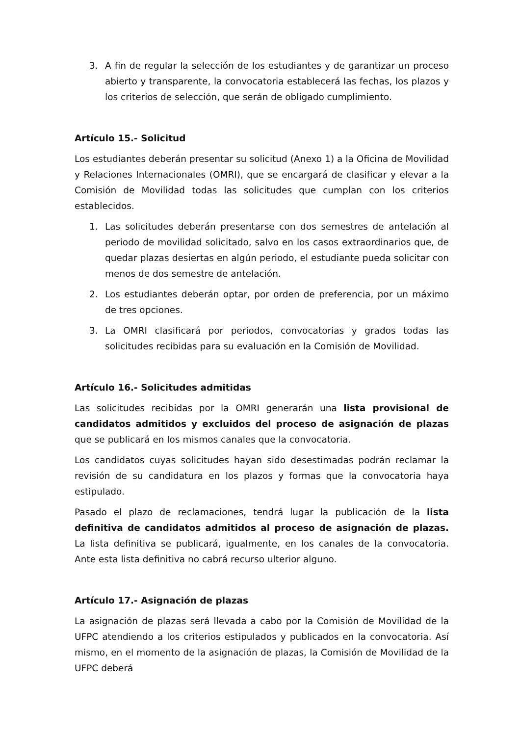3. A fin de regular la selección de los estudiantes y de garantizar un proceso abierto y transparente, la convocatoria establecerá las fechas, los plazos y los criterios de selección, que serán de obligado cumplimiento.
Artículo 15.- Solicitud
Los estudiantes deberán presentar su solicitud (Anexo 1) a la Oficina de Movilidad y Relaciones Internacionales (OMRI), que se encargará de clasificar y elevar a la Comisión de Movilidad todas las solicitudes que cumplan con los criterios establecidos.
1. Las solicitudes deberán presentarse con dos semestres de antelación al periodo de movilidad solicitado, salvo en los casos extraordinarios que, de quedar plazas desiertas en algún periodo, el estudiante pueda solicitar con menos de dos semestre de antelación.
2. Los estudiantes deberán optar, por orden de preferencia, por un máximo de tres opciones.
3. La OMRI clasificará por periodos, convocatorias y grados todas las solicitudes recibidas para su evaluación en la Comisión de Movilidad.
Artículo 16.- Solicitudes admitidas
Las solicitudes recibidas por la OMRI generarán una lista provisional de candidatos admitidos y excluidos del proceso de asignación de plazas que se publicará en los mismos canales que la convocatoria.
Los candidatos cuyas solicitudes hayan sido desestimadas podrán reclamar la revisión de su candidatura en los plazos y formas que la convocatoria haya estipulado.
Pasado el plazo de reclamaciones, tendrá lugar la publicación de la lista definitiva de candidatos admitidos al proceso de asignación de plazas. La lista definitiva se publicará, igualmente, en los canales de la convocatoria. Ante esta lista definitiva no cabrá recurso ulterior alguno.
Artículo 17.- Asignación de plazas
La asignación de plazas será llevada a cabo por la Comisión de Movilidad de la UFPC atendiendo a los criterios estipulados y publicados en la convocatoria. Así mismo, en el momento de la asignación de plazas, la Comisión de Movilidad de la UFPC deberá